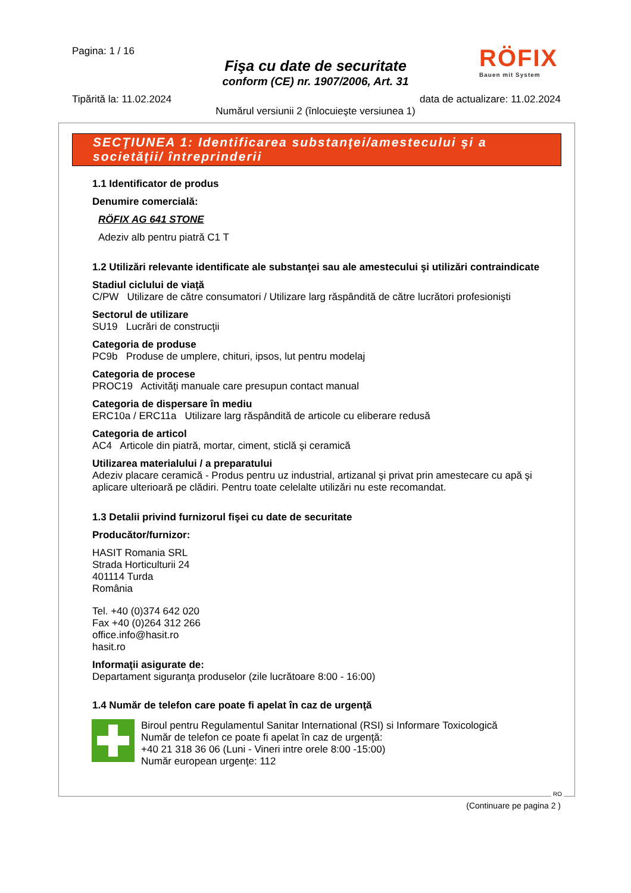Pagina: 1 / 16
Fişa cu date de securitate
conform (CE) nr. 1907/2006, Art. 31
RÖFIX
Bauen mit System
Tipărită la: 11.02.2024
data de actualizare: 11.02.2024
Numărul versiunii 2 (înlocuieşte versiunea 1)
SECŢIUNEA 1: Identificarea substanţei/amestecului şi a societăţii/ întreprinderii
1.1 Identificator de produs
Denumire comercială:
RÖFIX AG 641 STONE
Adeziv alb pentru piatră C1 T
1.2 Utilizări relevante identificate ale substanţei sau ale amestecului şi utilizări contraindicate
Stadiul ciclului de viaţă
C/PW Utilizare de către consumatori / Utilizare larg răspândită de către lucrători profesionişti
Sectorul de utilizare
SU19 Lucrări de construcţii
Categoria de produse
PC9b Produse de umplere, chituri, ipsos, lut pentru modelaj
Categoria de procese
PROC19 Activităţi manuale care presupun contact manual
Categoria de dispersare în mediu
ERC10a / ERC11a Utilizare larg răspândită de articole cu eliberare redusă
Categoria de articol
AC4 Articole din piatră, mortar, ciment, sticlă şi ceramică
Utilizarea materialului / a preparatului
Adeziv placare ceramică - Produs pentru uz industrial, artizanal şi privat prin amestecare cu apă şi aplicare ulterioară pe clădiri. Pentru toate celelalte utilizări nu este recomandat.
1.3 Detalii privind furnizorul fişei cu date de securitate
Producător/furnizor:
HASIT Romania SRL
Strada Horticulturii 24
401114 Turda
România
Tel. +40 (0)374 642 020
Fax +40 (0)264 312 266
office.info@hasit.ro
hasit.ro
Informaţii asigurate de:
Departament siguranţa produselor (zile lucrătoare 8:00 - 16:00)
1.4 Număr de telefon care poate fi apelat în caz de urgenţă
Biroul pentru Regulamentul Sanitar International (RSI) si Informare Toxicologică
Număr de telefon ce poate fi apelat în caz de urgenţă:
+40 21 318 36 06 (Luni - Vineri intre orele 8:00 -15:00)
Număr european urgenţe: 112
RO
(Continuare pe pagina 2 )